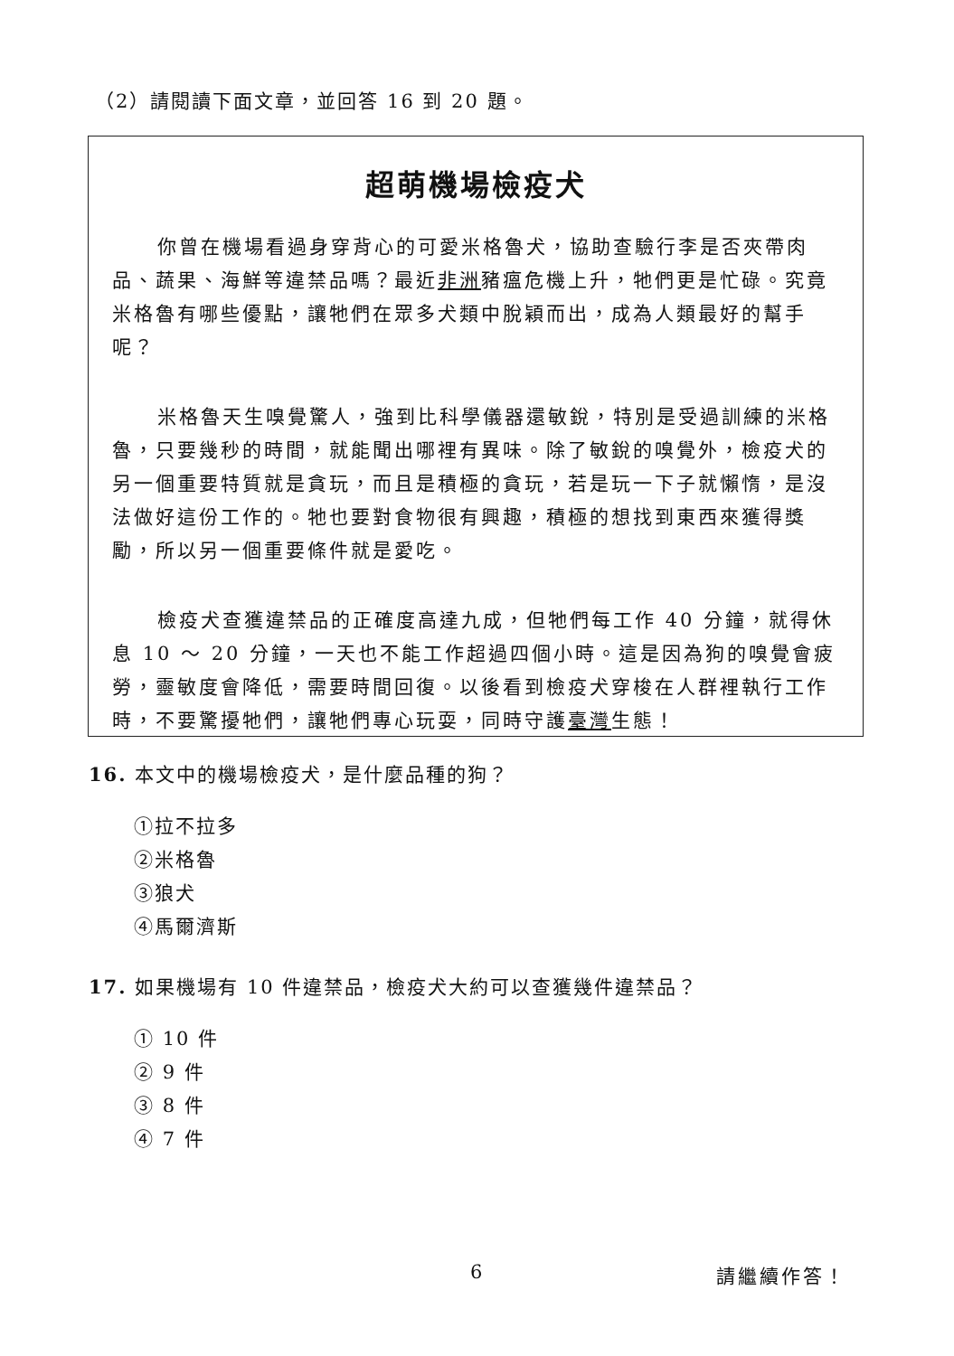（2）請閱讀下面文章，並回答 16 到 20 題。
超萌機場檢疫犬
你曾在機場看過身穿背心的可愛米格魯犬，協助查驗行李是否夾帶肉品、蔬果、海鮮等違禁品嗎？最近非洲豬瘟危機上升，牠們更是忙碌。究竟米格魯有哪些優點，讓牠們在眾多犬類中脫穎而出，成為人類最好的幫手呢？
米格魯天生嗅覺驚人，強到比科學儀器還敏銳，特別是受過訓練的米格魯，只要幾秒的時間，就能聞出哪裡有異味。除了敏銳的嗅覺外，檢疫犬的另一個重要特質就是貪玩，而且是積極的貪玩，若是玩一下子就懶惰，是沒法做好這份工作的。牠也要對食物很有興趣，積極的想找到東西來獲得獎勵，所以另一個重要條件就是愛吃。
檢疫犬查獲違禁品的正確度高達九成，但牠們每工作 40 分鐘，就得休息 10 ～ 20 分鐘，一天也不能工作超過四個小時。這是因為狗的嗅覺會疲勞，靈敏度會降低，需要時間回復。以後看到檢疫犬穿梭在人群裡執行工作時，不要驚擾牠們，讓牠們專心玩耍，同時守護臺灣生態！
16. 本文中的機場檢疫犬，是什麼品種的狗？
①拉不拉多
②米格魯
③狼犬
④馬爾濟斯
17. 如果機場有 10 件違禁品，檢疫犬大約可以查獲幾件違禁品？
① 10 件
② 9 件
③ 8 件
④ 7 件
6 請繼續作答！